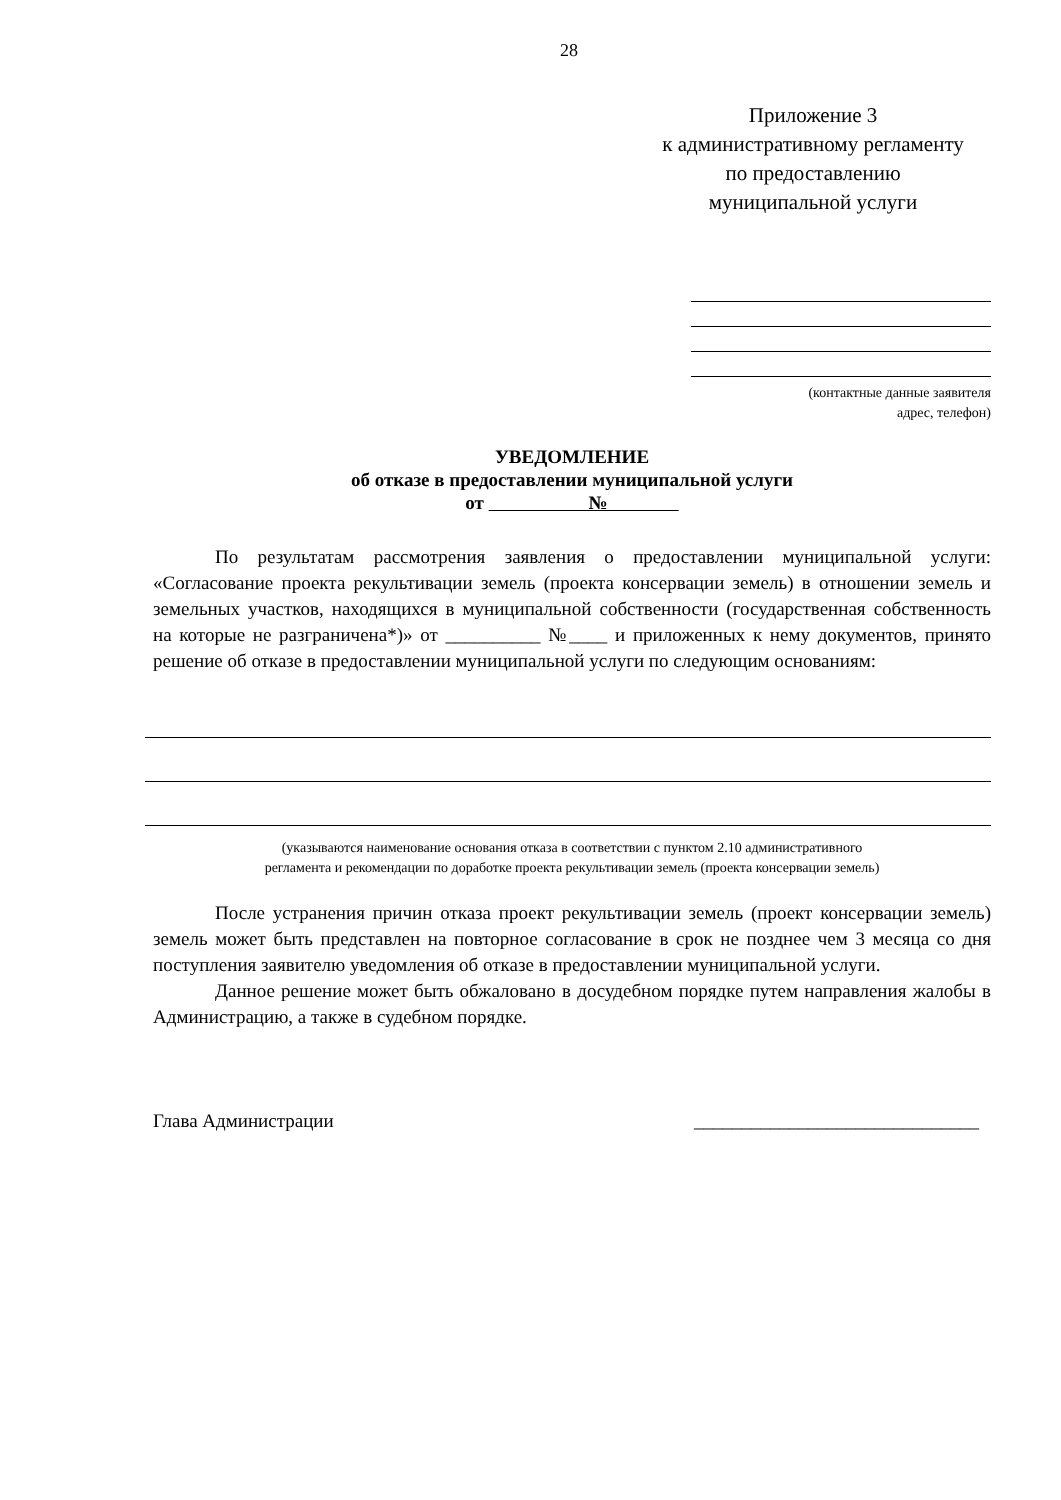28
Приложение 3
к административному регламенту
по предоставлению
муниципальной услуги
(контактные данные заявителя
адрес, телефон)
УВЕДОМЛЕНИЕ
об отказе в предоставлении муниципальной услуги
от №
По результатам рассмотрения заявления о предоставлении муниципальной услуги: «Согласование проекта рекультивации земель (проекта консервации земель) в отношении земель и земельных участков, находящихся в муниципальной собственности (государственная собственность на которые не разграничена*)» от __________ №____ и приложенных к нему документов, принято решение об отказе в предоставлении муниципальной услуги по следующим основаниям:
(указываются наименование основания отказа в соответствии с пунктом 2.10 административного
регламента и рекомендации по доработке проекта рекультивации земель (проекта консервации земель)
После устранения причин отказа проект рекультивации земель (проект консервации земель) земель может быть представлен на повторное согласование в срок не позднее чем 3 месяца со дня поступления заявителю уведомления об отказе в предоставлении муниципальной услуги.
Данное решение может быть обжаловано в досудебном порядке путем направления жалобы в Администрацию, а также в судебном порядке.
Глава Администрации ______________________________